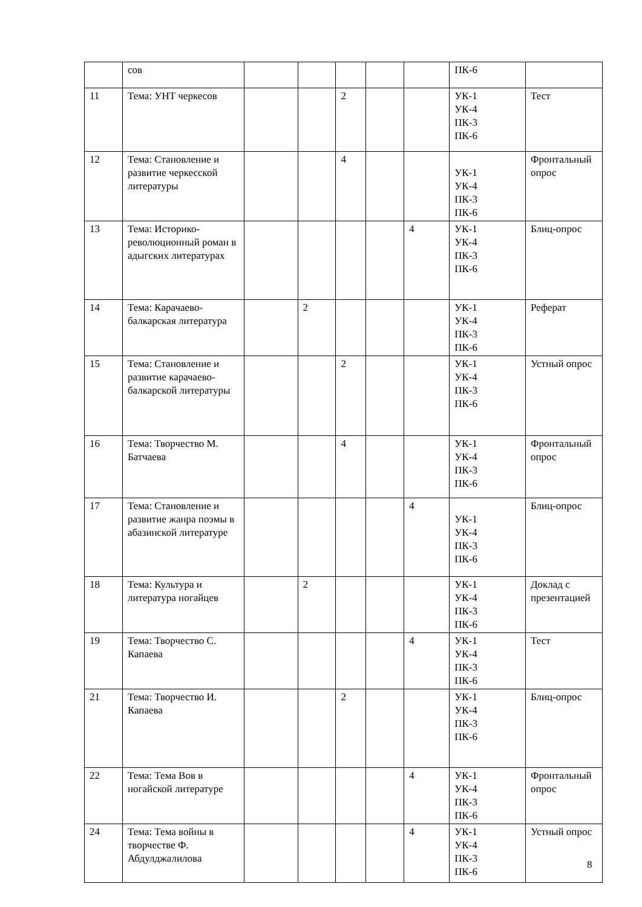| | сов | | | | | | ПК-6 | |
| 11 | Тема: УНТ черкесов | | | 2 | | | УК-1 УК-4 ПК-3 ПК-6 | Тест |
| 12 | Тема: Становление и развитие черкесской литературы | | | 4 | | | УК-1 УК-4 ПК-3 ПК-6 | Фронтальный опрос |
| 13 | Тема: Историко-революционный роман в адыгских литературах | | | | | 4 | УК-1 УК-4 ПК-3 ПК-6 | Блиц-опрос |
| 14 | Тема: Карачаево-балкарская литература | | 2 | | | | УК-1 УК-4 ПК-3 ПК-6 | Реферат |
| 15 | Тема: Становление и развитие карачаево-балкарской литературы | | | 2 | | | УК-1 УК-4 ПК-3 ПК-6 | Устный опрос |
| 16 | Тема: Творчество М. Батчаева | | | 4 | | | УК-1 УК-4 ПК-3 ПК-6 | Фронтальный опрос |
| 17 | Тема: Становление и развитие жанра поэмы в абазинской литературе | | | | | 4 | УК-1 УК-4 ПК-3 ПК-6 | Блиц-опрос |
| 18 | Тема: Культура и литература ногайцев | | 2 | | | | УК-1 УК-4 ПК-3 ПК-6 | Доклад с презентацией |
| 19 | Тема: Творчество С. Капаева | | | | | 4 | УК-1 УК-4 ПК-3 ПК-6 | Тест |
| 21 | Тема: Творчество И. Капаева | | | 2 | | | УК-1 УК-4 ПК-3 ПК-6 | Блиц-опрос |
| 22 | Тема: Тема Вов в ногайской литературе | | | | | 4 | УК-1 УК-4 ПК-3 ПК-6 | Фронтальный опрос |
| 24 | Тема: Тема войны в творчестве Ф. Абдулджалилова | | | | | 4 | УК-1 УК-4 ПК-3 ПК-6 | Устный опрос |
8